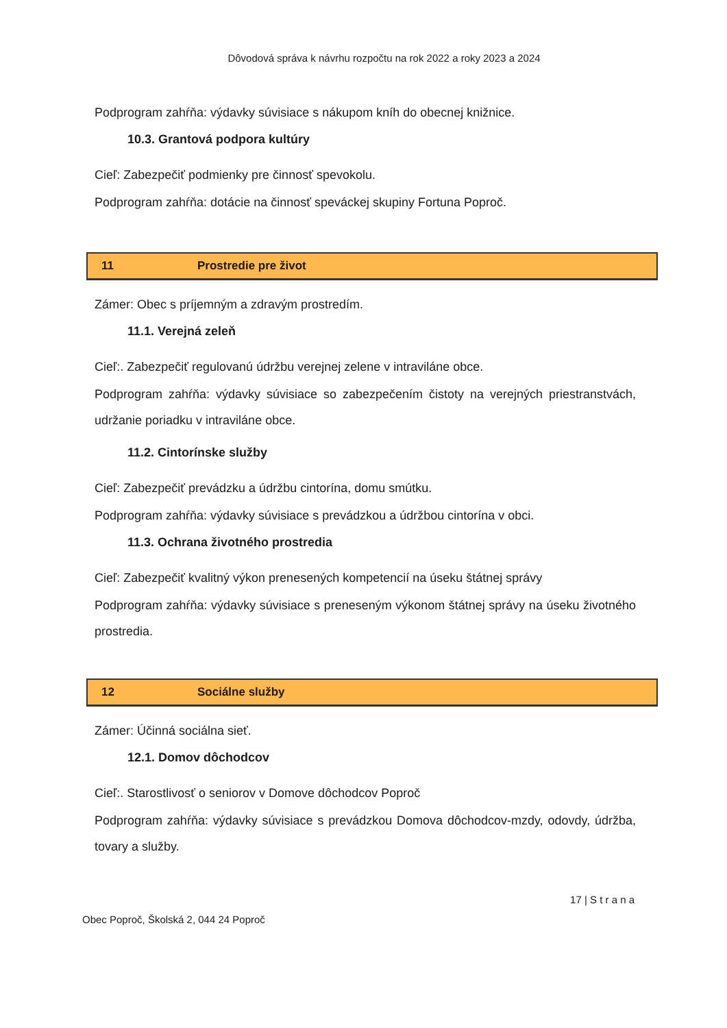Dôvodová správa k návrhu rozpočtu na rok 2022 a roky 2023 a 2024
Podprogram zahŕňa: výdavky súvisiace s nákupom kníh do obecnej knižnice.
10.3. Grantová podpora kultúry
Cieľ: Zabezpečiť podmienky pre činnosť spevokolu.
Podprogram zahŕňa: dotácie na činnosť speváckej skupiny Fortuna Poproč.
11 Prostredie pre život
Zámer: Obec s príjemným a zdravým prostredím.
11.1. Verejná zeleň
Cieľ:. Zabezpečiť regulovanú údržbu verejnej zelene v intraviláne obce.
Podprogram zahŕňa: výdavky súvisiace so zabezpečením čistoty na verejných priestranstvách, udržanie poriadku v intraviláne obce.
11.2. Cintorínske služby
Cieľ: Zabezpečiť prevádzku a údržbu cintorína, domu smútku.
Podprogram zahŕňa: výdavky súvisiace s prevádzkou a údržbou cintorína v obci.
11.3. Ochrana životného prostredia
Cieľ: Zabezpečiť kvalitný výkon prenesených kompetencií na úseku štátnej správy
Podprogram zahŕňa: výdavky súvisiace s preneseným výkonom štátnej správy na úseku životného prostredia.
12 Sociálne služby
Zámer: Účinná sociálna sieť.
12.1. Domov dôchodcov
Cieľ:. Starostlivosť o seniorov v Domove dôchodcov Poproč
Podprogram zahŕňa: výdavky súvisiace s prevádzkou Domova dôchodcov-mzdy, odovdy, údržba, tovary a služby.
17 | S t r a n a
Obec Poproč, Školská 2, 044 24 Poproč